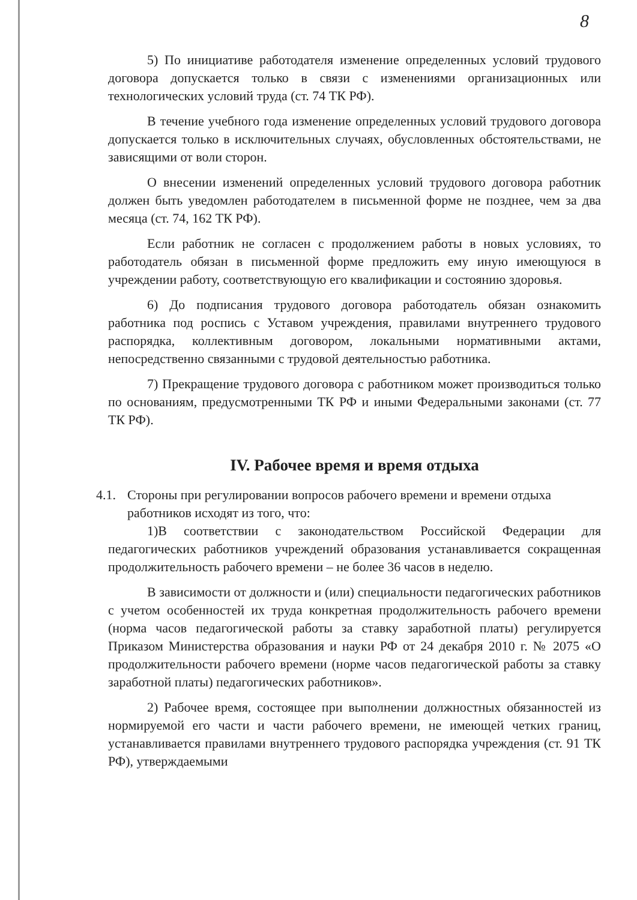8
5) По инициативе работодателя изменение определенных условий трудового договора допускается только в связи с изменениями организационных или технологических условий труда (ст. 74 ТК РФ).
В течение учебного года изменение определенных условий трудового договора допускается только в исключительных случаях, обусловленных обстоятельствами, не зависящими от воли сторон.
О внесении изменений определенных условий трудового договора работник должен быть уведомлен работодателем в письменной форме не позднее, чем за два месяца (ст. 74, 162 ТК РФ).
Если работник не согласен с продолжением работы в новых условиях, то работодатель обязан в письменной форме предложить ему иную имеющуюся в учреждении работу, соответствующую его квалификации и состоянию здоровья.
6) До подписания трудового договора работодатель обязан ознакомить работника под роспись с Уставом учреждения, правилами внутреннего трудового распорядка, коллективным договором, локальными нормативными актами, непосредственно связанными с трудовой деятельностью работника.
7) Прекращение трудового договора с работником может производиться только по основаниям, предусмотренными ТК РФ и иными Федеральными законами (ст. 77 ТК РФ).
IV. Рабочее время и время отдыха
4.1. Стороны при регулировании вопросов рабочего времени и времени отдыха работников исходят из того, что:
1)В соответствии с законодательством Российской Федерации для педагогических работников учреждений образования устанавливается сокращенная продолжительность рабочего времени – не более 36 часов в неделю.
В зависимости от должности и (или) специальности педагогических работников с учетом особенностей их труда конкретная продолжительность рабочего времени (норма часов педагогической работы за ставку заработной платы) регулируется Приказом Министерства образования и науки РФ от 24 декабря 2010 г. № 2075 «О продолжительности рабочего времени (норме часов педагогической работы за ставку заработной платы) педагогических работников».
2) Рабочее время, состоящее при выполнении должностных обязанностей из нормируемой его части и части рабочего времени, не имеющей четких границ, устанавливается правилами внутреннего трудового распорядка учреждения (ст. 91 ТК РФ), утверждаемыми